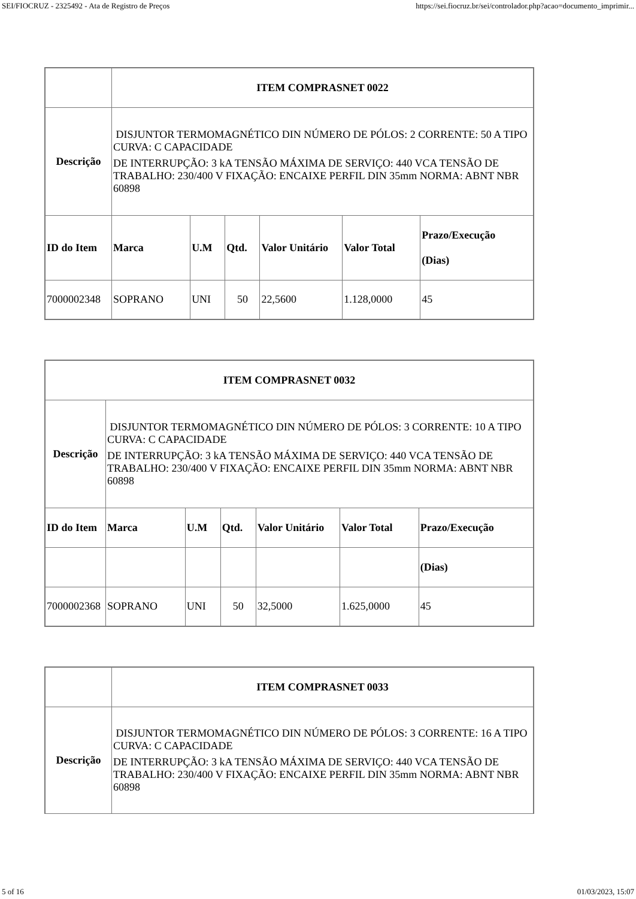SEI/FIOCRUZ - 2325492 - Ata de Registro de Preços https://sei.fiocruz.br/sei/controlador.php?acao=documento_imprimir...
| | ITEM COMPRASNET 0022 | | | | | |
| Descrição | DISJUNTOR TERMOMAGNÉTICO DIN NÚMERO DE PÓLOS: 2 CORRENTE: 50 A TIPO CURVA: C CAPACIDADE DE INTERRUPÇÃO: 3 kA TENSÃO MÁXIMA DE SERVIÇO: 440 VCA TENSÃO DE TRABALHO: 230/400 V FIXAÇÃO: ENCAIXE PERFIL DIN 35mm NORMA: ABNT NBR 60898 | | | | | |
| ID do Item | Marca | U.M | Qtd. | Valor Unitário | Valor Total | Prazo/Execução (Dias) |
| 7000002348 | SOPRANO | UNI | 50 | 22,5600 | 1.128,0000 | 45 |
| ITEM COMPRASNET 0032 | | | | | | |
| --- | --- | --- | --- | --- | --- | --- |
| Descrição | DISJUNTOR TERMOMAGNÉTICO DIN NÚMERO DE PÓLOS: 3 CORRENTE: 10 A TIPO CURVA: C CAPACIDADE DE INTERRUPÇÃO: 3 kA TENSÃO MÁXIMA DE SERVIÇO: 440 VCA TENSÃO DE TRABALHO: 230/400 V FIXAÇÃO: ENCAIXE PERFIL DIN 35mm NORMA: ABNT NBR 60898 | | | | | |
| ID do Item | Marca | U.M | Qtd. | Valor Unitário | Valor Total | Prazo/Execução |
| | | | | | | (Dias) |
| 7000002368 | SOPRANO | UNI | 50 | 32,5000 | 1.625,0000 | 45 |
| | ITEM COMPRASNET 0033 |
| Descrição | DISJUNTOR TERMOMAGNÉTICO DIN NÚMERO DE PÓLOS: 3 CORRENTE: 16 A TIPO CURVA: C CAPACIDADE DE INTERRUPÇÃO: 3 kA TENSÃO MÁXIMA DE SERVIÇO: 440 VCA TENSÃO DE TRABALHO: 230/400 V FIXAÇÃO: ENCAIXE PERFIL DIN 35mm NORMA: ABNT NBR 60898 |
5 of 16 01/03/2023, 15:07